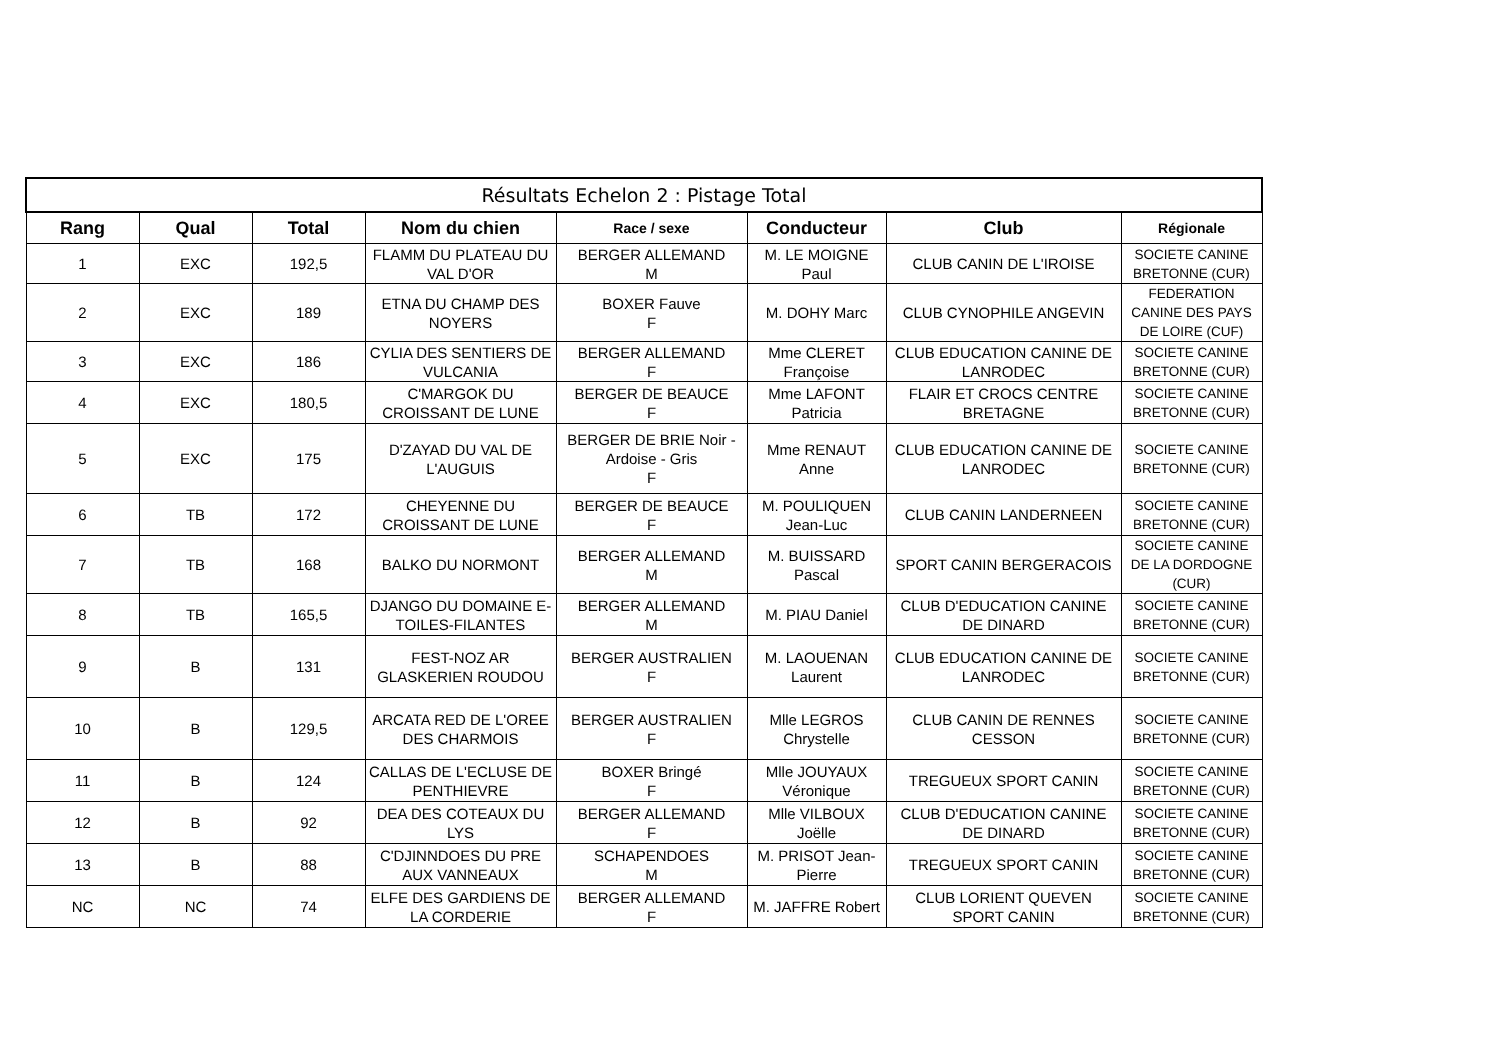| Résultats Echelon 2 : Pistage Total | | | | | | | |
| --- | --- | --- | --- | --- | --- | --- | --- |
| Rang | Qual | Total | Nom du chien | Race / sexe | Conducteur | Club | Régionale |
| 1 | EXC | 192,5 | FLAMM DU PLATEAU DU VAL D'OR | BERGER ALLEMAND M | M. LE MOIGNE Paul | CLUB CANIN DE L'IROISE | SOCIETE CANINE BRETONNE (CUR) |
| 2 | EXC | 189 | ETNA DU CHAMP DES NOYERS | BOXER Fauve F | M. DOHY Marc | CLUB CYNOPHILE ANGEVIN | FEDERATION CANINE DES PAYS DE LOIRE (CUF) |
| 3 | EXC | 186 | CYLIA DES SENTIERS DE VULCANIA | BERGER ALLEMAND F | Mme CLERET Françoise | CLUB EDUCATION CANINE DE LANRODEC | SOCIETE CANINE BRETONNE (CUR) |
| 4 | EXC | 180,5 | C'MARGOK DU CROISSANT DE LUNE | BERGER DE BEAUCE F | Mme LAFONT Patricia | FLAIR ET CROCS CENTRE BRETAGNE | SOCIETE CANINE BRETONNE (CUR) |
| 5 | EXC | 175 | D'ZAYAD DU VAL DE L'AUGUIS | BERGER DE BRIE Noir - Ardoise - Gris F | Mme RENAUT Anne | CLUB EDUCATION CANINE DE LANRODEC | SOCIETE CANINE BRETONNE (CUR) |
| 6 | TB | 172 | CHEYENNE DU CROISSANT DE LUNE | BERGER DE BEAUCE F | M. POULIQUEN Jean-Luc | CLUB CANIN LANDERNEEN | SOCIETE CANINE BRETONNE (CUR) |
| 7 | TB | 168 | BALKO DU NORMONT | BERGER ALLEMAND M | M. BUISSARD Pascal | SPORT CANIN BERGERACOIS | SOCIETE CANINE DE LA DORDOGNE (CUR) |
| 8 | TB | 165,5 | DJANGO DU DOMAINE E-TOILES-FILANTES | BERGER ALLEMAND M | M. PIAU Daniel | CLUB D'EDUCATION CANINE DE DINARD | SOCIETE CANINE BRETONNE (CUR) |
| 9 | B | 131 | FEST-NOZ AR GLASKERIEN ROUDOU | BERGER AUSTRALIEN F | M. LAOUENAN Laurent | CLUB EDUCATION CANINE DE LANRODEC | SOCIETE CANINE BRETONNE (CUR) |
| 10 | B | 129,5 | ARCATA RED DE L'OREE DES CHARMOIS | BERGER AUSTRALIEN F | Mlle LEGROS Chrystelle | CLUB CANIN DE RENNES CESSON | SOCIETE CANINE BRETONNE (CUR) |
| 11 | B | 124 | CALLAS DE L'ECLUSE DE PENTHIEVRE | BOXER Bringé F | Mlle JOUYAUX Véronique | TREGUEUX SPORT CANIN | SOCIETE CANINE BRETONNE (CUR) |
| 12 | B | 92 | DEA DES COTEAUX DU LYS | BERGER ALLEMAND F | Mlle VILBOUX Joëlle | CLUB D'EDUCATION CANINE DE DINARD | SOCIETE CANINE BRETONNE (CUR) |
| 13 | B | 88 | C'DJINNDOES DU PRE AUX VANNEAUX | SCHAPENDOES M | M. PRISOT Jean-Pierre | TREGUEUX SPORT CANIN | SOCIETE CANINE BRETONNE (CUR) |
| NC | NC | 74 | ELFE DES GARDIENS DE LA CORDERIE | BERGER ALLEMAND F | M. JAFFRE Robert | CLUB LORIENT QUEVEN SPORT CANIN | SOCIETE CANINE BRETONNE (CUR) |